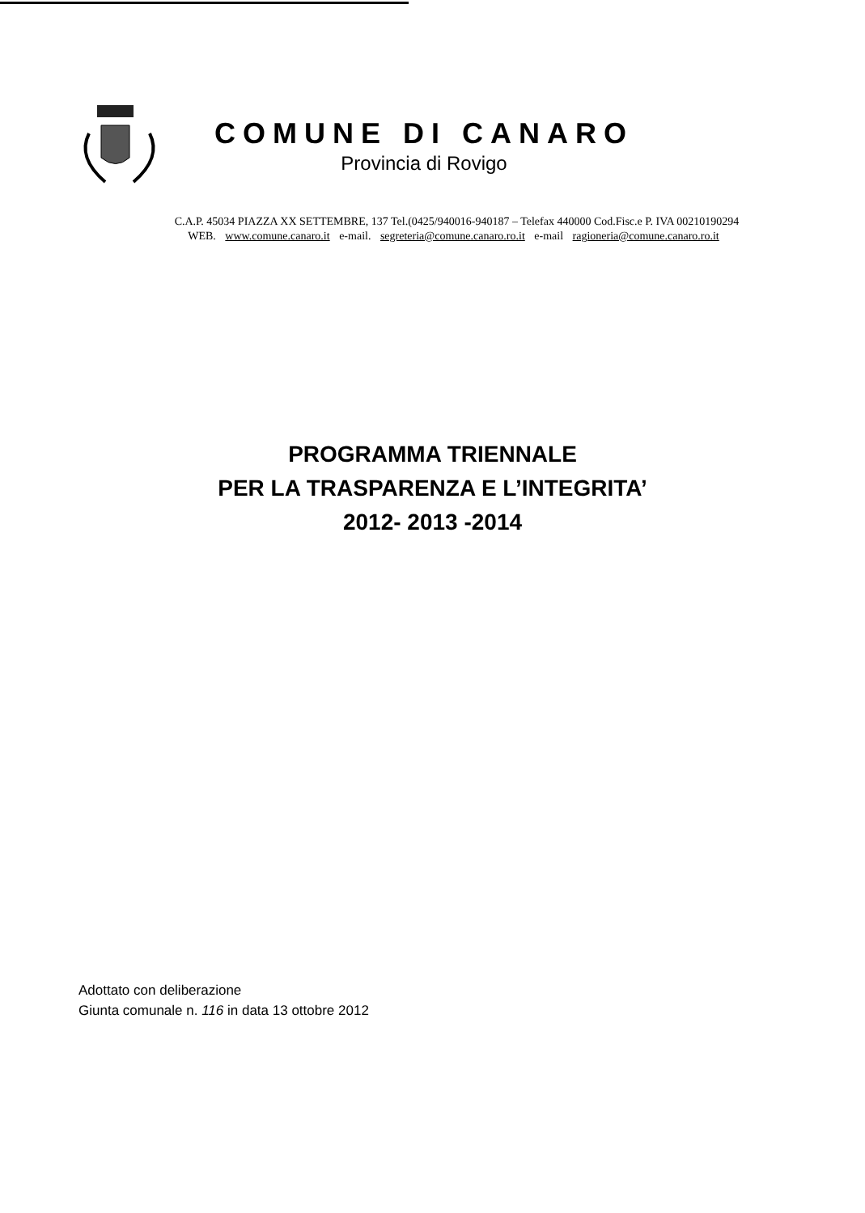COMUNE DI CANARO
Provincia di Rovigo
C.A.P. 45034 PIAZZA XX SETTEMBRE, 137 Tel.(0425/940016-940187 – Telefax 440000 Cod.Fisc.e P. IVA 00210190294
WEB. www.comune.canaro.it e-mail. segreteria@comune.canaro.ro.it e-mail ragioneria@comune.canaro.ro.it
PROGRAMMA TRIENNALE
PER LA TRASPARENZA E L’INTEGRITA’
2012- 2013 -2014
Adottato con deliberazione
Giunta comunale n. 116 in data 13 ottobre 2012